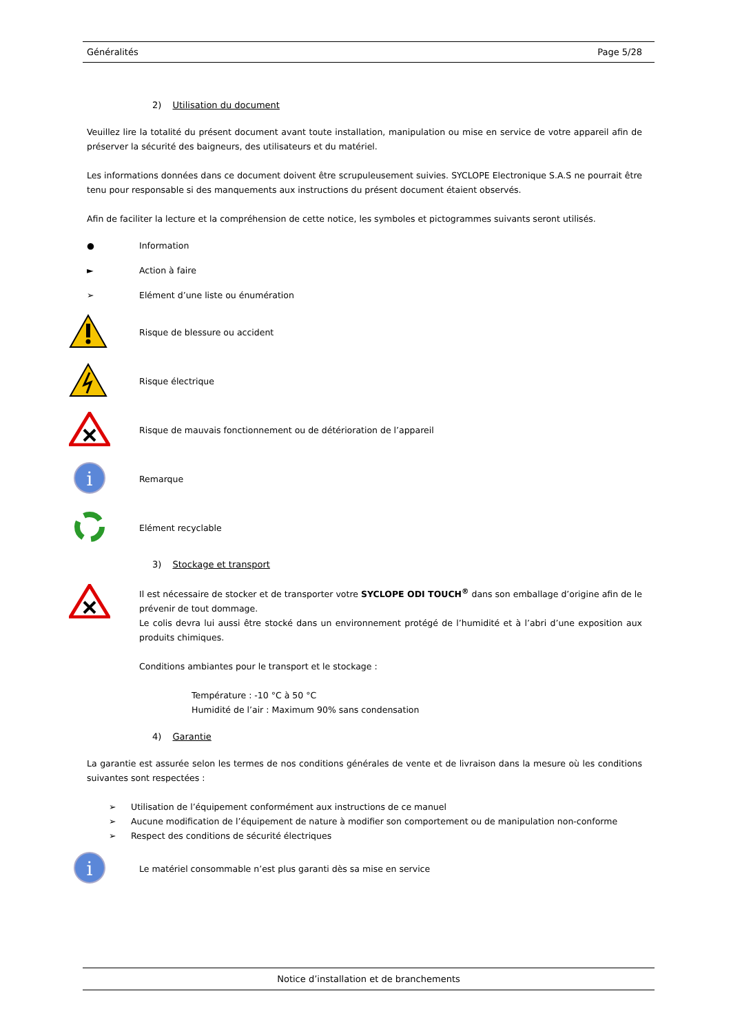Généralités Page 5/28
2) Utilisation du document
Veuillez lire la totalité du présent document avant toute installation, manipulation ou mise en service de votre appareil afin de préserver la sécurité des baigneurs, des utilisateurs et du matériel.
Les informations données dans ce document doivent être scrupuleusement suivies. SYCLOPE Electronique S.A.S ne pourrait être tenu pour responsable si des manquements aux instructions du présent document étaient observés.
Afin de faciliter la lecture et la compréhension de cette notice, les symboles et pictogrammes suivants seront utilisés.
● Information
► Action à faire
➢
Elément d’une liste ou énumération
Risque de blessure ou accident
Risque électrique
Risque de mauvais fonctionnement ou de détérioration de l’appareil
i
Remarque
Elément recyclable
3) Stockage et transport
Il est nécessaire de stocker et de transporter votre SYCLOPE ODI TOUCH<sup>®</sup> dans son emballage d’origine afin de le prévenir de tout dommage.
Le colis devra lui aussi être stocké dans un environnement protégé de l’humidité et à l’abri d’une exposition aux produits chimiques.
Conditions ambiantes pour le transport et le stockage :
Température : -10 °C à 50 °C
Humidité de l’air : Maximum 90% sans condensation
4) Garantie
La garantie est assurée selon les termes de nos conditions générales de vente et de livraison dans la mesure où les conditions suivantes sont respectées :
➢ Utilisation de l’équipement conformément aux instructions de ce manuel
➢ Aucune modification de l’équipement de nature à modifier son comportement ou de manipulation non-conforme
➢ Respect des conditions de sécurité électriques
i
Le matériel consommable n’est plus garanti dès sa mise en service
Notice d’installation et de branchements